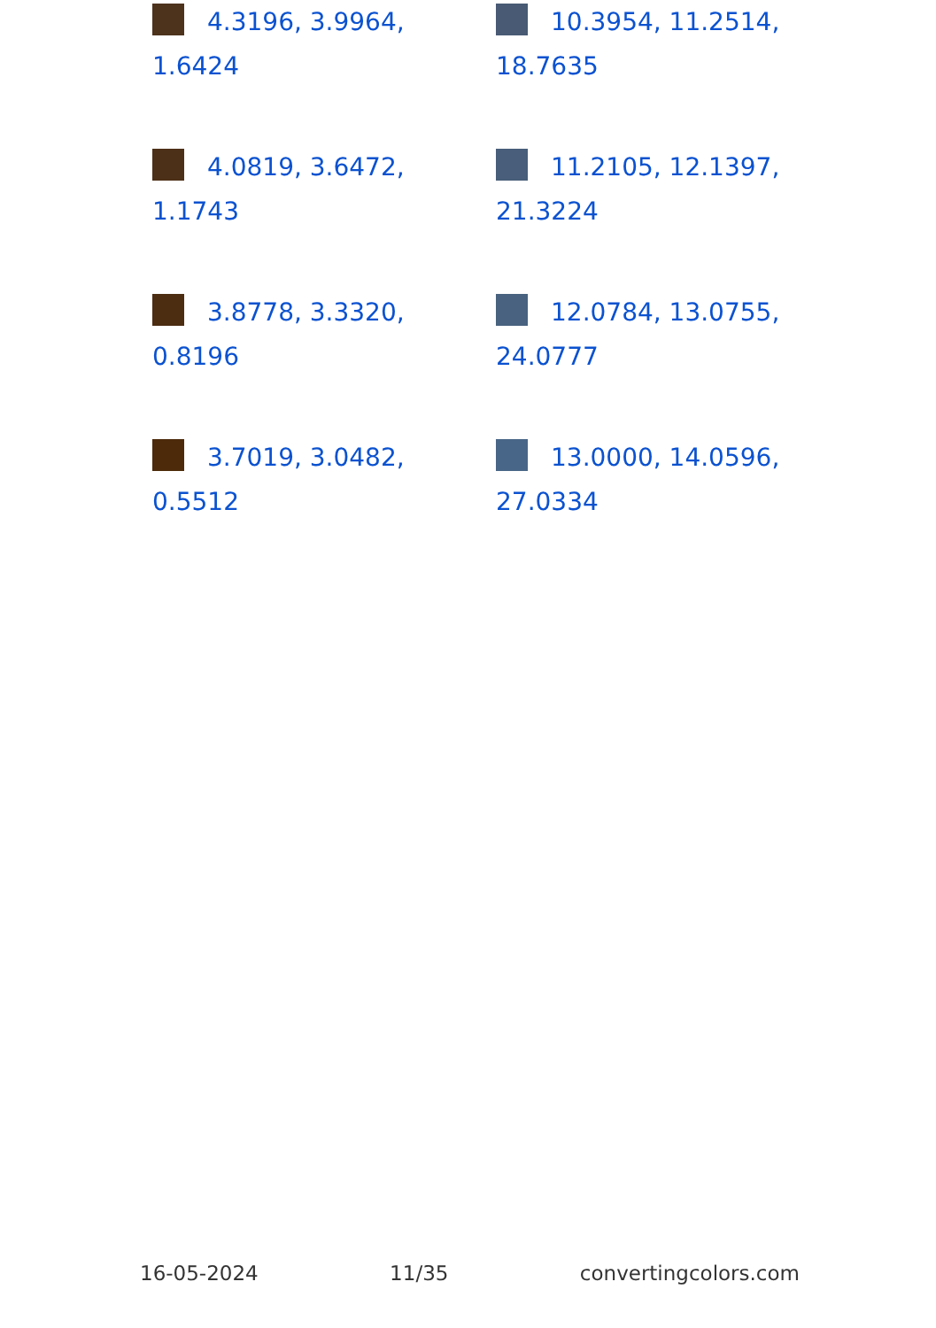4.3196, 3.9964, 1.6424
10.3954, 11.2514, 18.7635
4.0819, 3.6472, 1.1743
11.2105, 12.1397, 21.3224
3.8778, 3.3320, 0.8196
12.0784, 13.0755, 24.0777
3.7019, 3.0482, 0.5512
13.0000, 14.0596, 27.0334
16-05-2024 11/35 convertingcolors.com